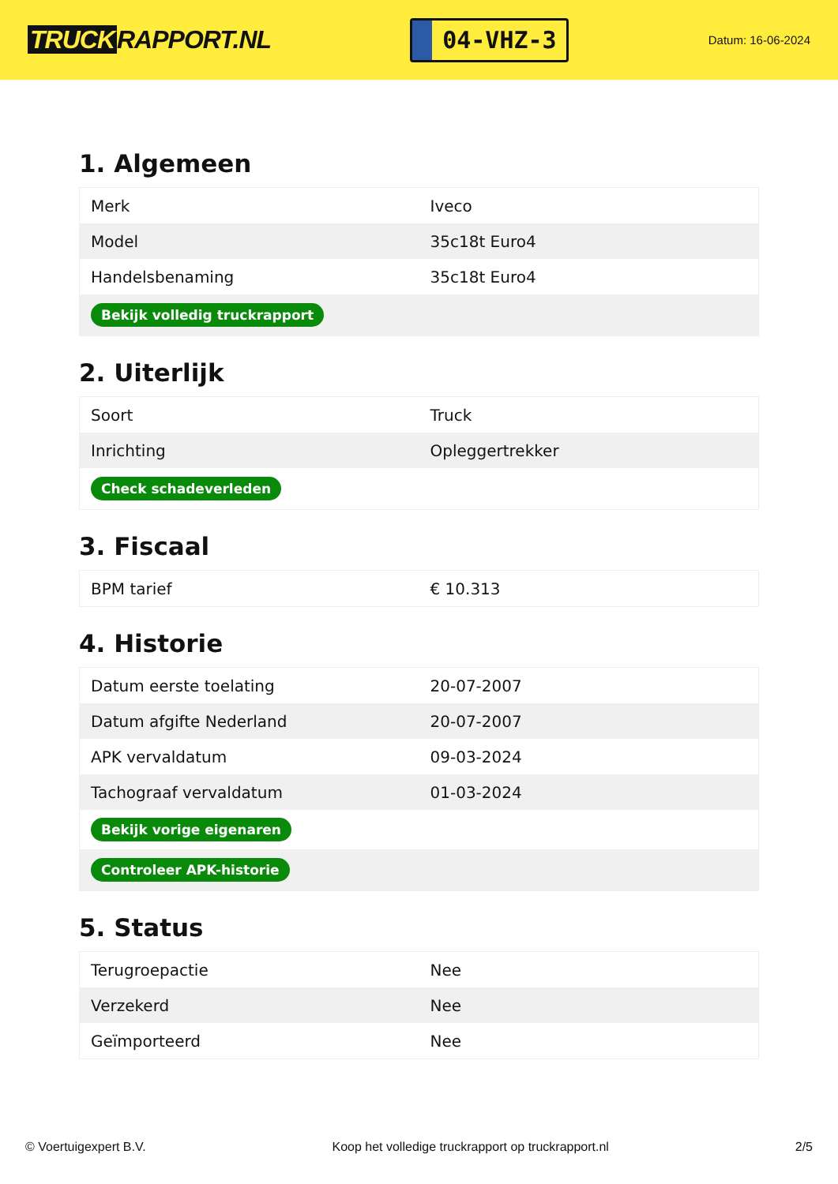TRUCK RAPPORT.NL
04-VHZ-3
Datum: 16-06-2024
1. Algemeen
| Merk | Iveco |
| Model | 35c18t Euro4 |
| Handelsbenaming | 35c18t Euro4 |
| Bekijk volledig truckrapport | |
2. Uiterlijk
| Soort | Truck |
| Inrichting | Opleggertrekker |
| Check schadeverleden | |
3. Fiscaal
| BPM tarief | € 10.313 |
4. Historie
| Datum eerste toelating | 20-07-2007 |
| Datum afgifte Nederland | 20-07-2007 |
| APK vervaldatum | 09-03-2024 |
| Tachograaf vervaldatum | 01-03-2024 |
| Bekijk vorige eigenaren | |
| Controleer APK-historie | |
5. Status
| Terugroepactie | Nee |
| Verzekerd | Nee |
| Geïmporteerd | Nee |
© Voertuigexpert B.V. Koop het volledige truckrapport op truckrapport.nl 2/5